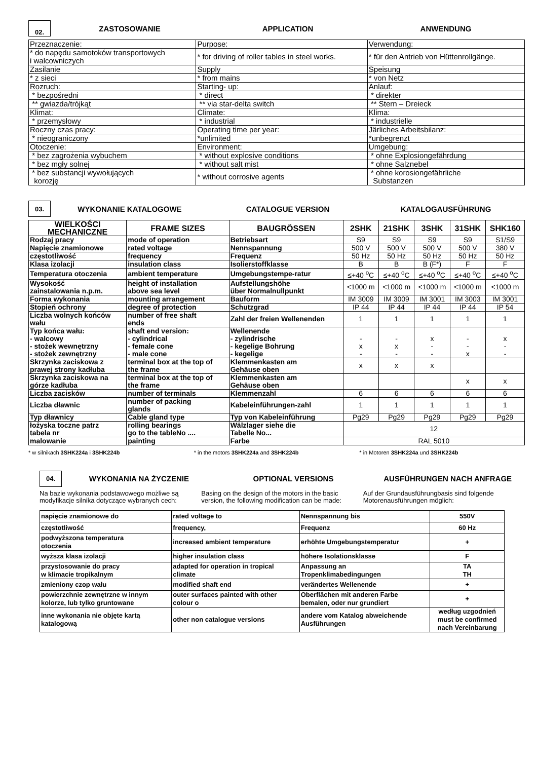02.
ZASTOSOWANIE APPLICATION ANWENDUNG
| Przeznaczenie: | Purpose: | Verwendung: |
| * do napędu samotoków transportowych i walcowniczych | * for driving of roller tables in steel works. | * für den Antrieb von Hüttenrollgänge. |
| Zasilanie | Supply | Speisung |
| * z sieci | * from mains | * von Netz |
| Rozruch: | Starting- up: | Anlauf: |
| * bezpośredni | * direct | * direkter |
| ** gwiazda/trójkąt | ** via star-delta switch | ** Stern – Dreieck |
| Klimat: | Climate: | Klima: |
| * przemysłowy | * industrial | * industrielle |
| Roczny czas pracy: | Operating time per year: | Järliches Arbeitsbilanz: |
| * nieograniczony | *unlimited | *unbegrenzt |
| Otoczenie: | Environment: | Umgebung: |
| * bez zagrożenia wybuchem | * without explosive conditions | * ohne Explosiongefährdung |
| * bez mgły solnej | * without salt mist | * ohne Salznebel |
| * bez substancji wywołujących korozję | * without corrosive agents | * ohne korosiongefährliche Substanzen |
03.
WYKONANIE KATALOGOWE CATALOGUE VERSION KATALOGAUSFÜHRUNG
| WIELKOŚCI MECHANICZNE | FRAME SIZES | BAUGRÖSSEN | 2SHK | 21SHK | 3SHK | 31SHK | SHK160 |
| --- | --- | --- | --- | --- | --- | --- | --- |
| Rodzaj pracy | mode of operation | Betriebsart | S9 | S9 | S9 | S9 | S1/S9 |
| Napięcie znamionowe | rated voltage | Nennspannung | 500 V | 500 V | 500 V | 500 V | 380 V |
| częstotliwość | frequency | Frequenz | 50 Hz | 50 Hz | 50 Hz | 50 Hz | 50 Hz |
| Klasa izolacji | insulation class | Isolierstoffklasse | B | B | B (F*) | F | F |
| Temperatura otoczenia | ambient temperature | Umgebungstempe-ratur | ≤+40 <sup>o</sup>C | ≤+40 <sup>o</sup>C | ≤+40 <sup>o</sup>C | ≤+40 <sup>o</sup>C | ≤+40 <sup>o</sup>C |
| Wysokość zainstalowania n.p.m. | height of installation above sea level | Aufstellungshöhe über Normalnullpunkt | <1000 m | <1000 m | <1000 m | <1000 m | <1000 m |
| Forma wykonania | mounting arrangement | Bauform | IM 3009 | IM 3009 | IM 3001 | IM 3003 | IM 3001 |
| Stopień ochrony | degree of protection | Schutzgrad | IP 44 | IP 44 | IP 44 | IP 44 | IP 54 |
| Liczba wolnych końców wału | number of free shaft ends | Zahl der freien Wellenenden | 1 | 1 | 1 | 1 | 1 |
| Typ końca wału: - walcowy - stożek wewnętrzny - stożek zewnętrzny | shaft end version: - cylindrical - female cone - male cone | Wellenende - zylindrische - kegelige Bohrung - kegelige | - x - | - x - | x - - | - - x | x - - |
| Skrzynka zaciskowa z prawej strony kadłuba | terminal box at the top of the frame | Klemmenkasten am Gehäuse oben | x | x | x | | |
| Skrzynka zaciskowa na górze kadłuba | terminal box at the top of the frame | Klemmenkasten am Gehäuse oben | | | | x | x |
| Liczba zacisków | number of terminals | Klemmenzahl | 6 | 6 | 6 | 6 | 6 |
| Liczba dławnic | number of packing glands | Kabeleinführungen-zahl | 1 | 1 | 1 | 1 | 1 |
| Typ dławnicy | Cable gland type | Typ von Kabeleinführung | Pg29 | Pg29 | Pg29 | Pg29 | Pg29 |
| łożyska toczne patrz tabela nr | rolling bearings go to the tableNo .... | Wälzlager siehe die Tabelle No... | 12 | | | | |
| malowanie | painting | Farbe | RAL 5010 | | | | |
* w silnikach 3SHK224a i 3SHK224b
* in the motors 3SHK224a and 3SHK224b
* in Motoren 3SHK224a und 3SHK224b
04.
WYKONANIA NA ŻYCZENIE OPTIONAL VERSIONS AUSFÜHRUNGEN NACH ANFRAGE
Na bazie wykonania podstawowego możliwe są modyfikacje silnika dotyczące wybranych cech:
Basing on the design of the motors in the basic version, the following modification can be made:
Auf der Grundausführungbasis sind folgende Motorenausführungen möglich:
| napięcie znamionowe do | rated voltage to | Nennspannung bis | 550V |
| częstotliwość | frequency, | Frequenz | 60 Hz |
| podwyższona temperatura otoczenia | increased ambient temperature | erhöhte Umgebungstemperatur | + |
| wyższa klasa izolacji | higher insulation class | höhere Isolationsklasse | F |
| przystosowanie do pracy w klimacie tropikalnym | adapted for operation in tropical climate | Anpassung an Tropenklimabedingungen | TA TH |
| zmieniony czop wału | modified shaft end | verändertes Wellenende | + |
| powierzchnie zewnętrzne w innym kolorze, lub tylko gruntowane | outer surfaces painted with other colour o | Oberflächen mit anderen Farbe bemalen, oder nur grundiert | + |
| inne wykonania nie objęte kartą katalogową | other non catalogue versions | andere vom Katalog abweichende Ausführungen | według uzgodnień must be confirmed nach Vereinbarung |